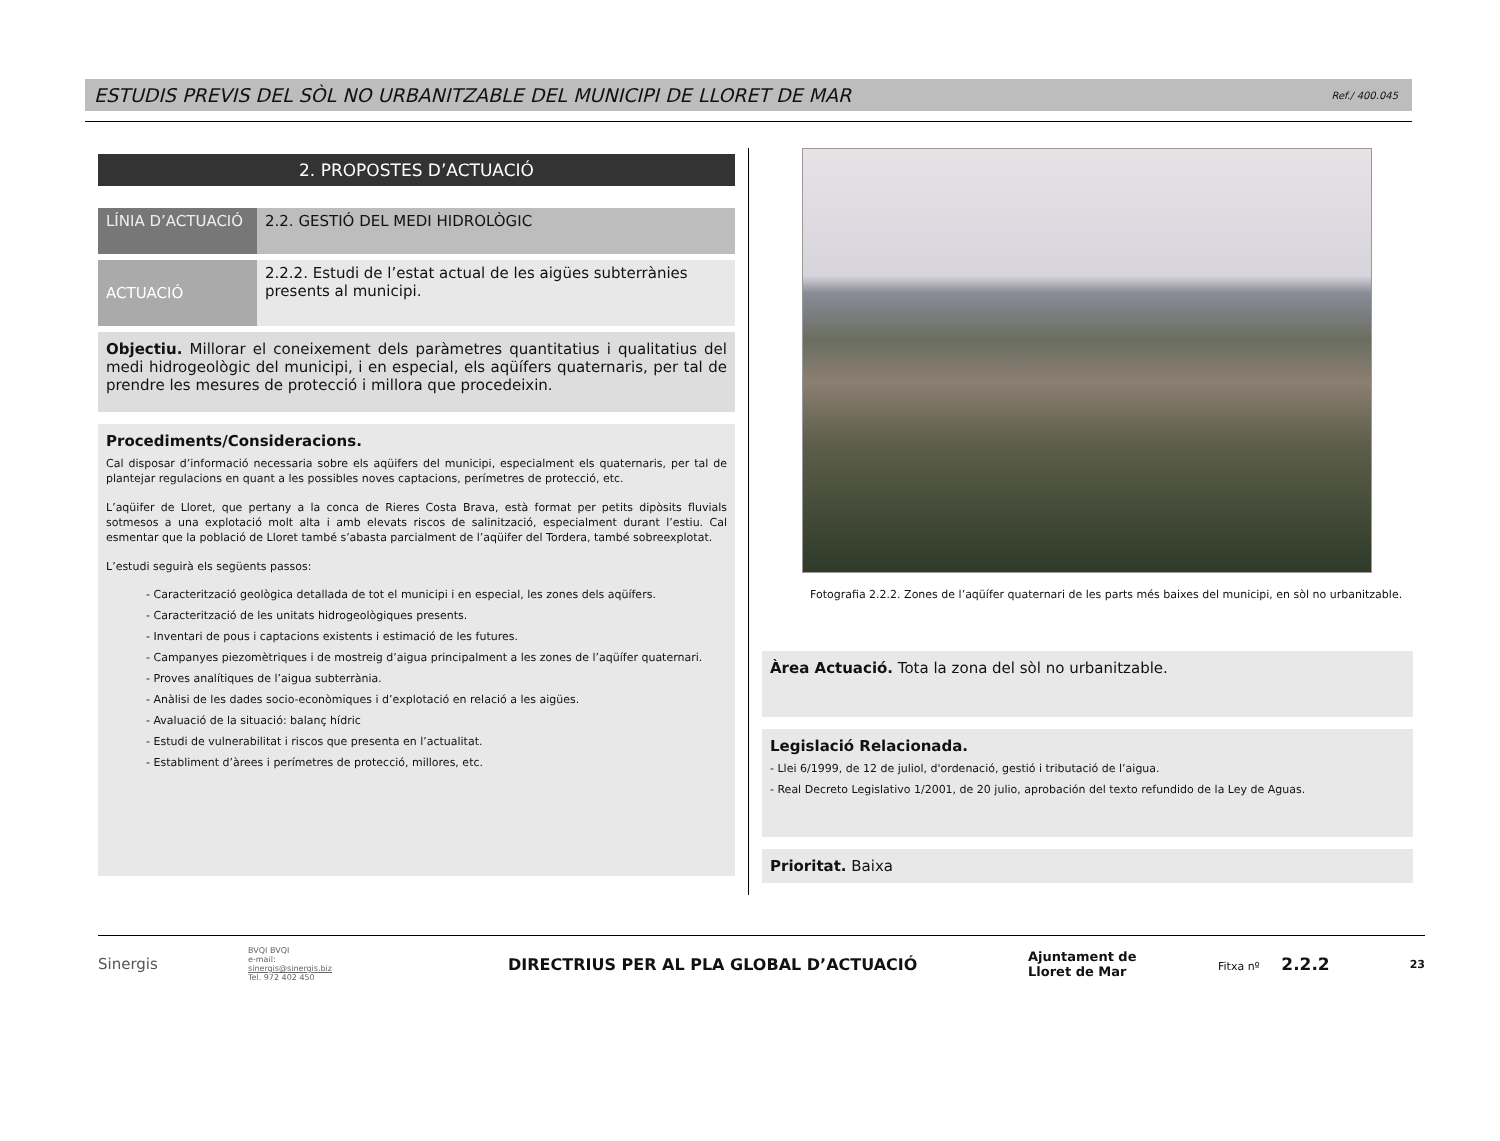ESTUDIS PREVIS DEL SÒL NO URBANITZABLE DEL MUNICIPI DE LLORET DE MAR
Ref./ 400.045
2. PROPOSTES D’ACTUACIÓ
| LÍNIA D’ACTUACIÓ | 2.2. GESTIÓ DEL MEDI HIDROLÒGIC |
| ACTUACIÓ | 2.2.2. Estudi de l’estat actual de les aigües subterrànies presents al municipi. |
Objectiu. Millorar el coneixement dels paràmetres quantitatius i qualitatius del medi hidrogeològic del municipi, i en especial, els aqüífers quaternaris, per tal de prendre les mesures de protecció i millora que procedeixin.
Procediments/Consideracions.
Cal disposar d’informació necessaria sobre els aqüifers del municipi, especialment els quaternaris, per tal de plantejar regulacions en quant a les possibles noves captacions, perímetres de protecció, etc.
L’aqüifer de Lloret, que pertany a la conca de Rieres Costa Brava, està format per petits dipòsits fluvials sotmesos a una explotació molt alta i amb elevats riscos de salinització, especialment durant l’estiu. Cal esmentar que la població de Lloret també s’abasta parcialment de l’aqüifer del Tordera, també sobreexplotat.
L’estudi seguirà els següents passos:
- Caracterització geològica detallada de tot el municipi i en especial, les zones dels aqüífers.
- Caracterització de les unitats hidrogeològiques presents.
- Inventari de pous i captacions existents i estimació de les futures.
- Campanyes piezomètriques i de mostreig d’aigua principalment a les zones de l’aqüífer quaternari.
- Proves analítiques de l’aigua subterrània.
- Anàlisi de les dades socio-econòmiques i d’explotació en relació a les aigües.
- Avaluació de la situació: balanç hídric
- Estudi de vulnerabilitat i riscos que presenta en l’actualitat.
- Establiment d’àrees i perímetres de protecció, millores, etc.
Fotografia 2.2.2. Zones de l’aqüífer quaternari de les parts més baixes del municipi, en sòl no urbanitzable.
Àrea Actuació. Tota la zona del sòl no urbanitzable.
Legislació Relacionada.
- Llei 6/1999, de 12 de juliol, d'ordenació, gestió i tributació de l’aigua.
- Real Decreto Legislativo 1/2001, de 20 julio, aprobación del texto refundido de la Ley de Aguas.
Prioritat. Baixa
Sinergis
BVQI BVQI
e-mail:
sinergis@sinergis.biz
Tel. 972 402 450
DIRECTRIUS PER AL PLA GLOBAL D’ACTUACIÓ
Ajuntament de
Lloret de Mar
Fitxa nº 2.2.2
23